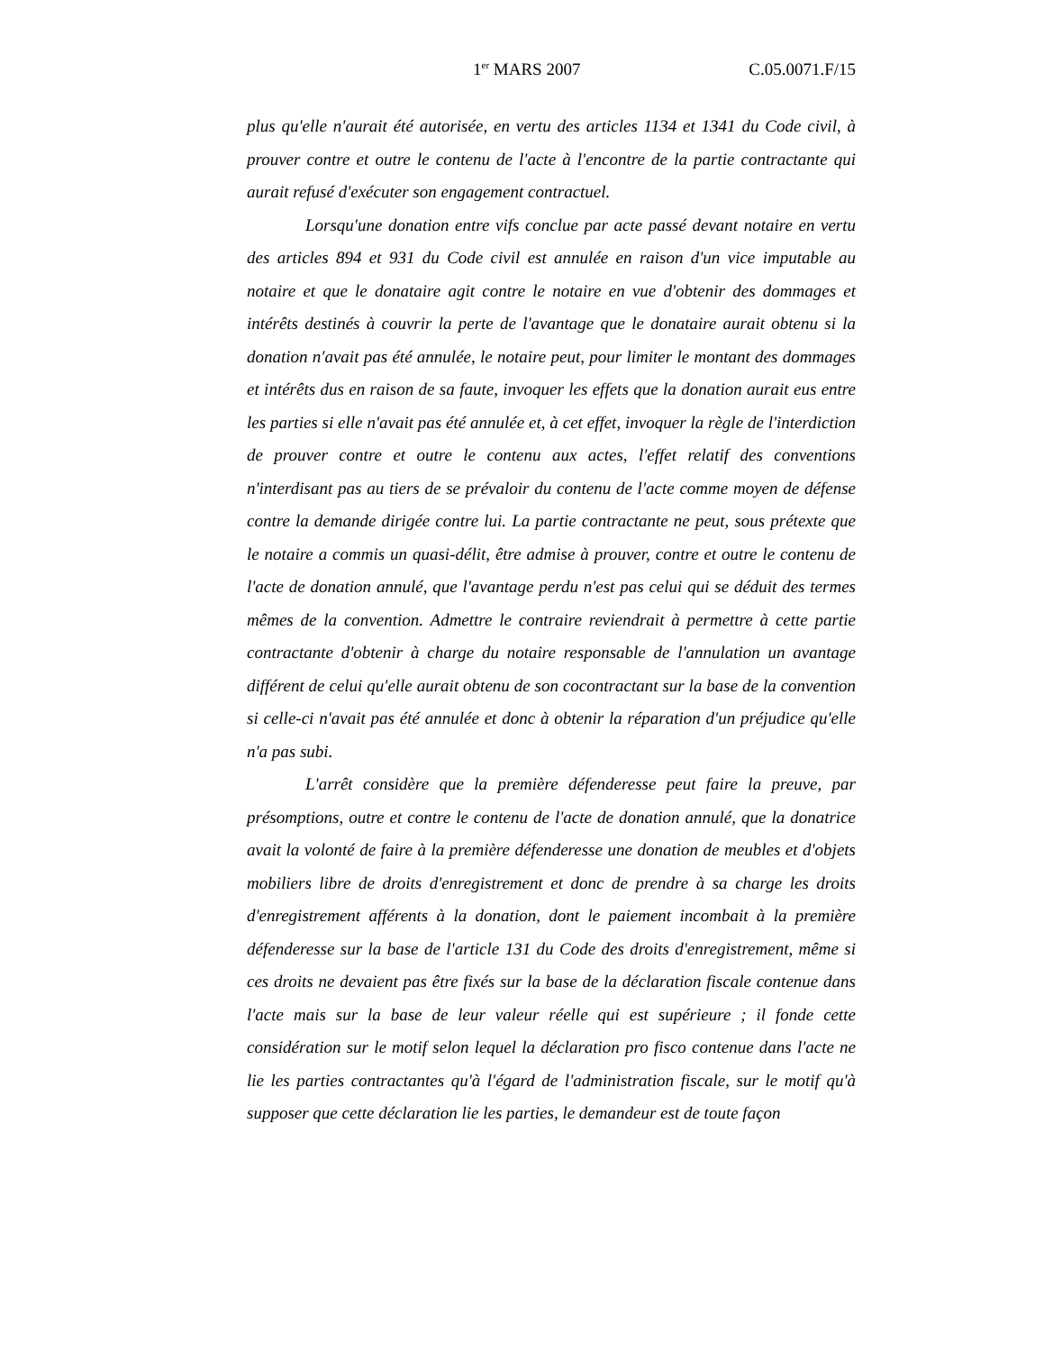1<sup>er</sup> MARS 2007 C.05.0071.F/15
plus qu'elle n'aurait été autorisée, en vertu des articles 1134 et 1341 du Code civil, à prouver contre et outre le contenu de l'acte à l'encontre de la partie contractante qui aurait refusé d'exécuter son engagement contractuel.
Lorsqu'une donation entre vifs conclue par acte passé devant notaire en vertu des articles 894 et 931 du Code civil est annulée en raison d'un vice imputable au notaire et que le donataire agit contre le notaire en vue d'obtenir des dommages et intérêts destinés à couvrir la perte de l'avantage que le donataire aurait obtenu si la donation n'avait pas été annulée, le notaire peut, pour limiter le montant des dommages et intérêts dus en raison de sa faute, invoquer les effets que la donation aurait eus entre les parties si elle n'avait pas été annulée et, à cet effet, invoquer la règle de l'interdiction de prouver contre et outre le contenu aux actes, l'effet relatif des conventions n'interdisant pas au tiers de se prévaloir du contenu de l'acte comme moyen de défense contre la demande dirigée contre lui. La partie contractante ne peut, sous prétexte que le notaire a commis un quasi-délit, être admise à prouver, contre et outre le contenu de l'acte de donation annulé, que l'avantage perdu n'est pas celui qui se déduit des termes mêmes de la convention. Admettre le contraire reviendrait à permettre à cette partie contractante d'obtenir à charge du notaire responsable de l'annulation un avantage différent de celui qu'elle aurait obtenu de son cocontractant sur la base de la convention si celle-ci n'avait pas été annulée et donc à obtenir la réparation d'un préjudice qu'elle n'a pas subi.
L'arrêt considère que la première défenderesse peut faire la preuve, par présomptions, outre et contre le contenu de l'acte de donation annulé, que la donatrice avait la volonté de faire à la première défenderesse une donation de meubles et d'objets mobiliers libre de droits d'enregistrement et donc de prendre à sa charge les droits d'enregistrement afférents à la donation, dont le paiement incombait à la première défenderesse sur la base de l'article 131 du Code des droits d'enregistrement, même si ces droits ne devaient pas être fixés sur la base de la déclaration fiscale contenue dans l'acte mais sur la base de leur valeur réelle qui est supérieure ; il fonde cette considération sur le motif selon lequel la déclaration pro fisco contenue dans l'acte ne lie les parties contractantes qu'à l'égard de l'administration fiscale, sur le motif qu'à supposer que cette déclaration lie les parties, le demandeur est de toute façon